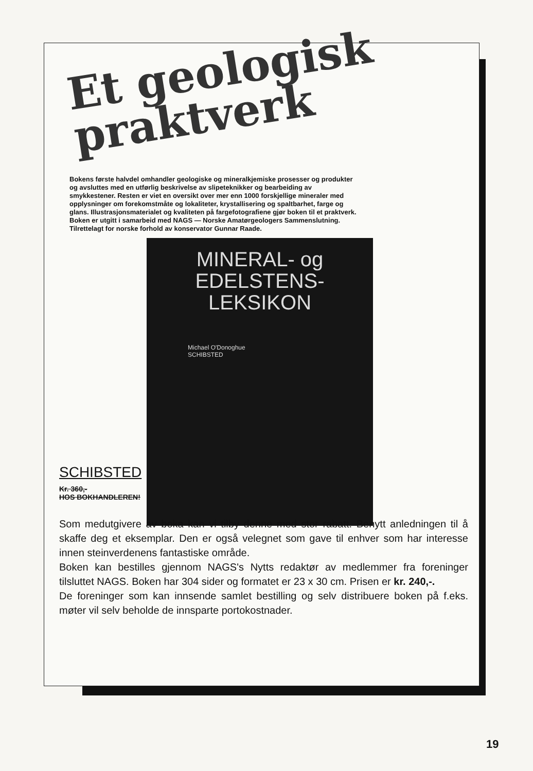Et geologisk
praktverk
Bokens første halvdel omhandler geologiske og mineralkjemiske prosesser og produkter og avsluttes med en utførlig beskrivelse av slipeteknikker og bearbeiding av smykkestener. Resten er viet en oversikt over mer enn 1000 forskjellige mineraler med opplysninger om forekomstmåte og lokaliteter, krystallisering og spaltbarhet, farge og glans. Illustrasjonsmaterialet og kvaliteten på fargefotografiene gjør boken til et praktverk. Boken er utgitt i samarbeid med NAGS — Norske Amatørgeologers Sammenslutning. Tilrettelagt for norske forhold av konservator Gunnar Raade.
MINERAL- og
EDELSTENS-
LEKSIKON
Michael O'Donoghue
SCHIBSTED
SCHIBSTED
Kr. 360,-
HOS BOKHANDLEREN!
Som medutgivere av boka kan vi tilby denne med stor rabatt. Benytt anledningen til å skaffe deg et eksemplar. Den er også velegnet som gave til enhver som har interesse innen steinverdenens fantastiske område.
Boken kan bestilles gjennom NAGS's Nytts redaktør av medlemmer fra foreninger tilsluttet NAGS. Boken har 304 sider og formatet er 23 x 30 cm. Prisen er kr. 240,-.
De foreninger som kan innsende samlet bestilling og selv distribuere boken på f.eks. møter vil selv beholde de innsparte portokostnader.
19